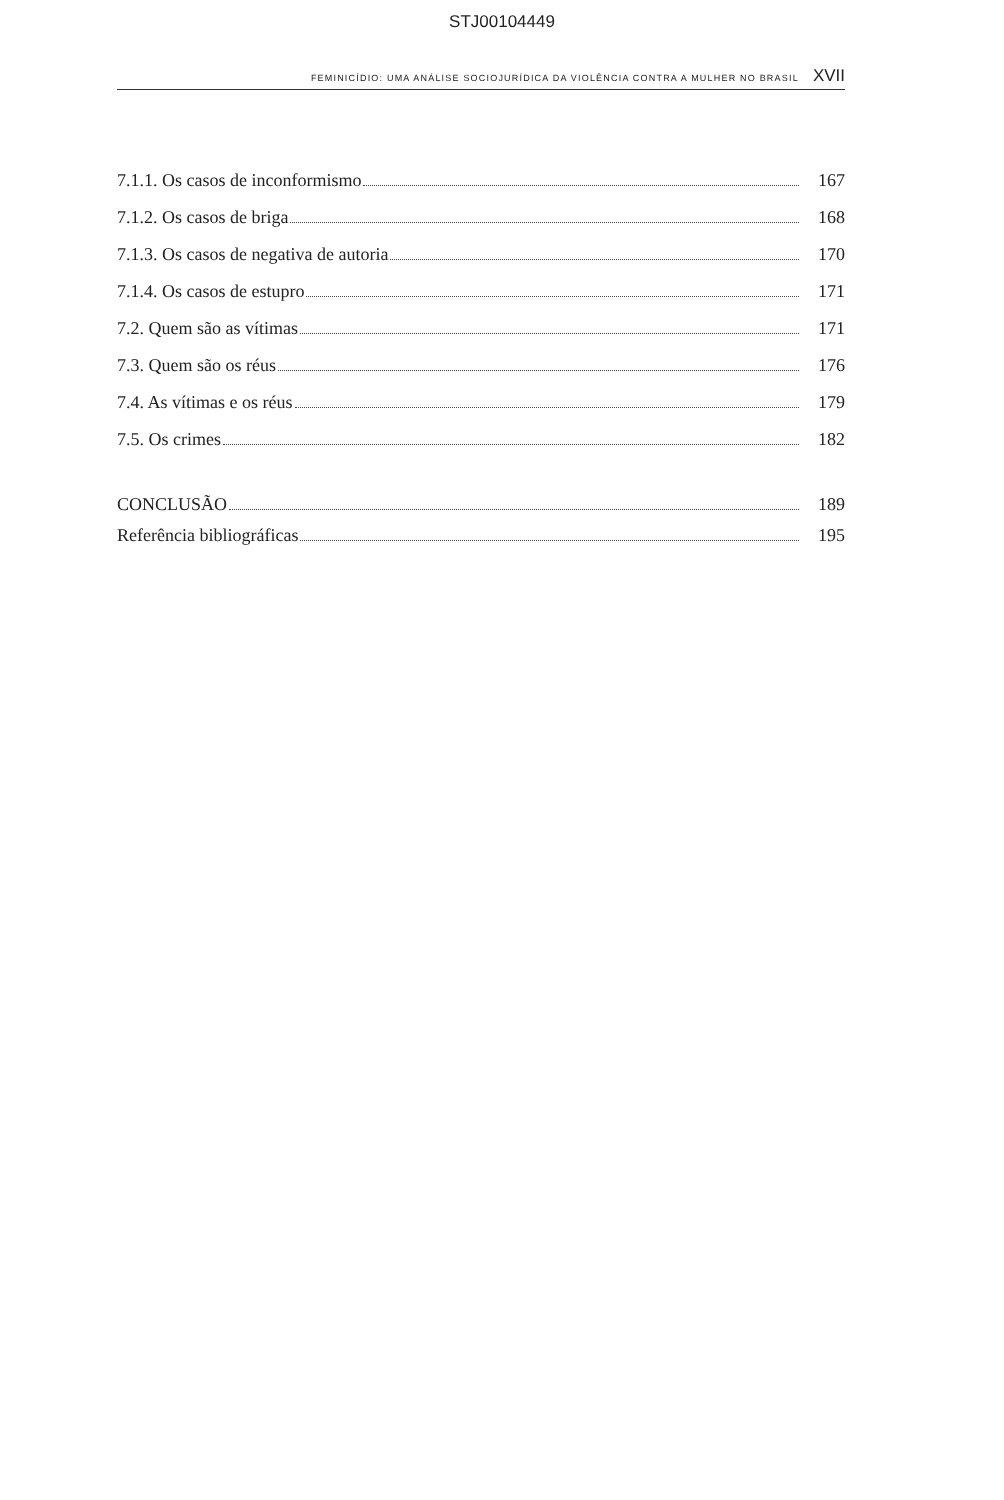STJ00104449
FEMINICÍDIO: UMA ANÁLISE SOCIOJURÍDICA DA VIOLÊNCIA CONTRA A MULHER NO BRASIL XVII
7.1.1. Os casos de inconformismo 167
7.1.2. Os casos de briga 168
7.1.3. Os casos de negativa de autoria 170
7.1.4. Os casos de estupro 171
7.2. Quem são as vítimas 171
7.3. Quem são os réus 176
7.4. As vítimas e os réus 179
7.5. Os crimes 182
CONCLUSÃO 189
Referência bibliográficas 195